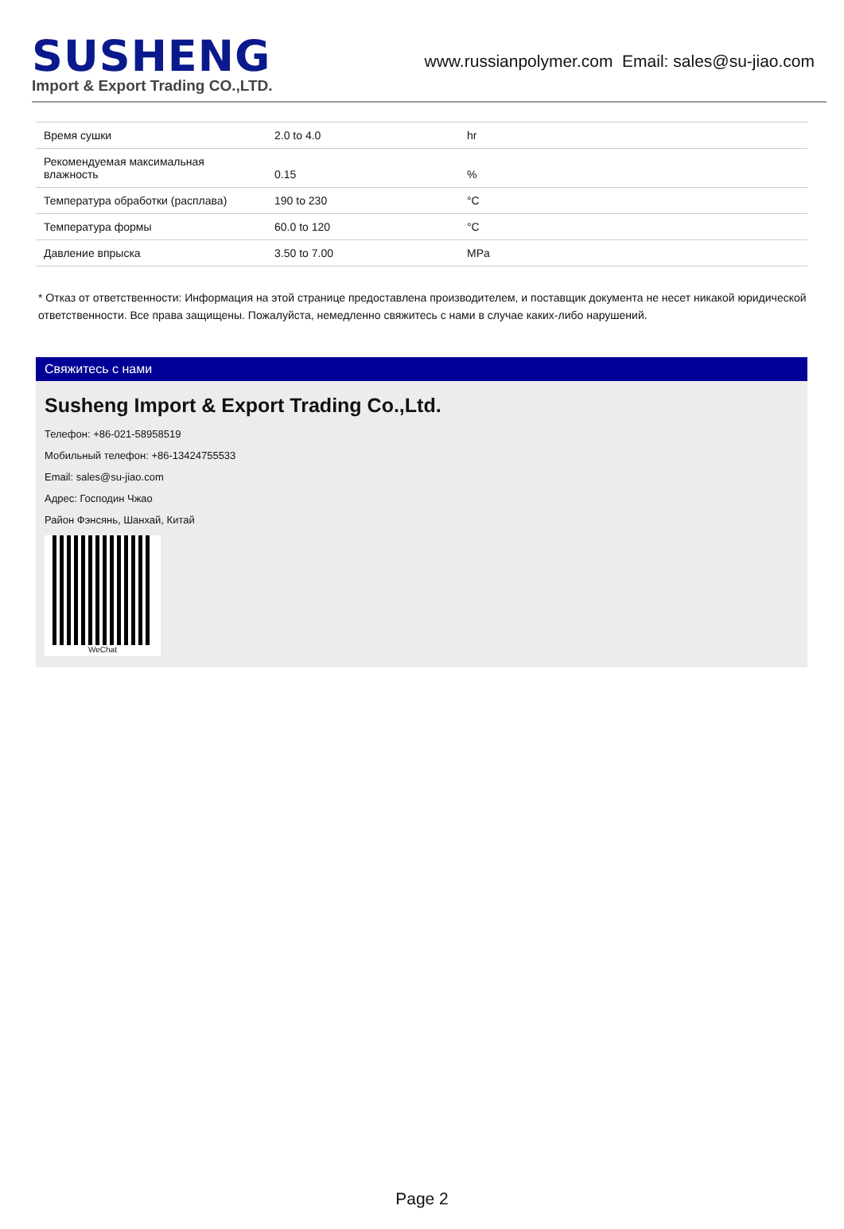SUSHENG
Import & Export Trading CO.,LTD.
www.russianpolymer.com Email: sales@su-jiao.com
| Время сушки | 2.0 to 4.0 | hr |
| Рекомендуемая максимальная влажность | 0.15 | % |
| Температура обработки (расплава) | 190 to 230 | °C |
| Температура формы | 60.0 to 120 | °C |
| Давление впрыска | 3.50 to 7.00 | MPa |
* Отказ от ответственности: Информация на этой странице предоставлена производителем, и поставщик документа не несет никакой юридической ответственности. Все права защищены. Пожалуйста, немедленно свяжитесь с нами в случае каких-либо нарушений.
Свяжитесь с нами
Susheng Import & Export Trading Co.,Ltd.
Телефон: +86-021-58958519
Мобильный телефон: +86-13424755533
Email: sales@su-jiao.com
Адрес: Господин Чжао
Район Фэнсянь, Шанхай, Китай
WeChat
Page 2